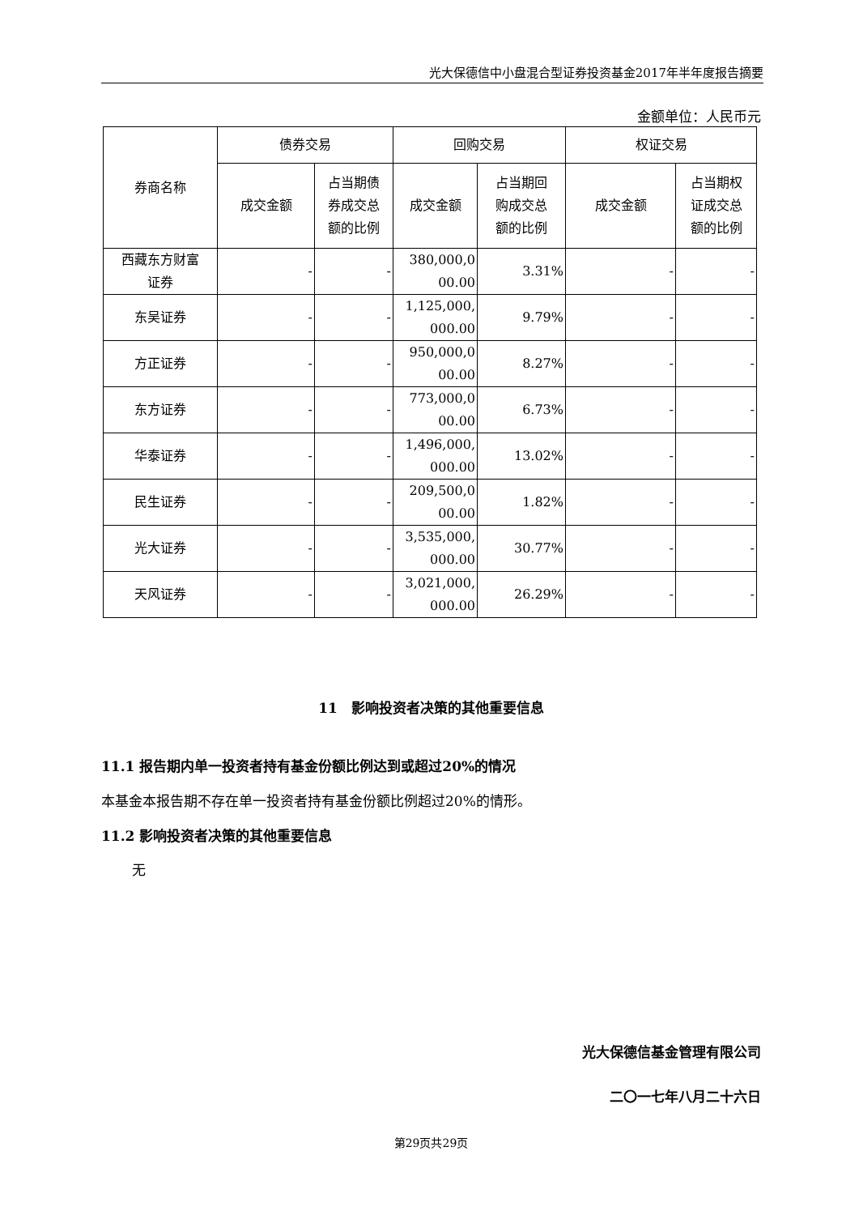光大保德信中小盘混合型证券投资基金2017年半年度报告摘要
金额单位：人民币元
| 券商名称 | 债券交易 | | 回购交易 | | 权证交易 | |
| --- | --- | --- | --- | --- | --- | --- |
| | 成交金额 | 占当期债 券成交总 额的比例 | 成交金额 | 占当期回 购成交总 额的比例 | 成交金额 | 占当期权 证成交总 额的比例 |
| 西藏东方财富 证券 | - | - | 380,000,0 00.00 | 3.31% | - | - |
| 东吴证券 | - | - | 1,125,000, 000.00 | 9.79% | - | - |
| 方正证券 | - | - | 950,000,0 00.00 | 8.27% | - | - |
| 东方证券 | - | - | 773,000,0 00.00 | 6.73% | - | - |
| 华泰证券 | - | - | 1,496,000, 000.00 | 13.02% | - | - |
| 民生证券 | - | - | 209,500,0 00.00 | 1.82% | - | - |
| 光大证券 | - | - | 3,535,000, 000.00 | 30.77% | - | - |
| 天风证券 | - | - | 3,021,000, 000.00 | 26.29% | - | - |
11　影响投资者决策的其他重要信息
11.1 报告期内单一投资者持有基金份额比例达到或超过20%的情况
本基金本报告期不存在单一投资者持有基金份额比例超过20%的情形。
11.2 影响投资者决策的其他重要信息
无
光大保德信基金管理有限公司
二〇一七年八月二十六日
第29页共29页